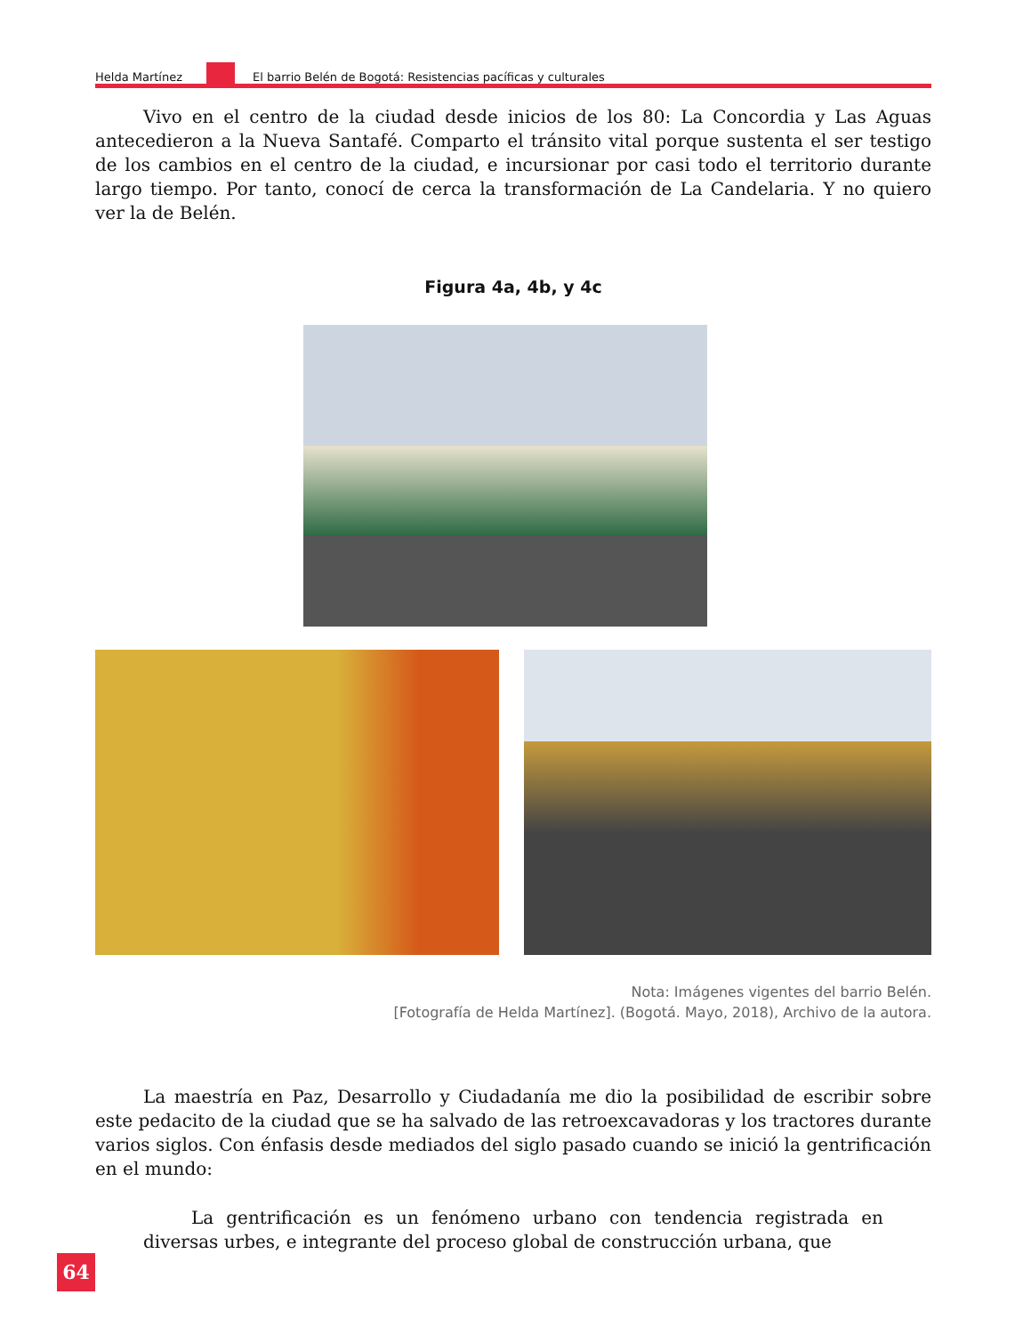Helda Martínez
El barrio Belén de Bogotá: Resistencias pacíficas y culturales
Vivo en el centro de la ciudad desde inicios de los 80: La Concordia y Las Aguas antecedieron a la Nueva Santafé. Comparto el tránsito vital porque sustenta el ser testigo de los cambios en el centro de la ciudad, e incursionar por casi todo el territorio durante largo tiempo. Por tanto, conocí de cerca la transformación de La Candelaria. Y no quiero ver la de Belén.
Figura 4a, 4b, y 4c
Nota: Imágenes vigentes del barrio Belén.
[Fotografía de Helda Martínez]. (Bogotá. Mayo, 2018), Archivo de la autora.
La maestría en Paz, Desarrollo y Ciudadanía me dio la posibilidad de escribir sobre este pedacito de la ciudad que se ha salvado de las retroexcavadoras y los tractores durante varios siglos. Con énfasis desde mediados del siglo pasado cuando se inició la gentrificación en el mundo:
La gentrificación es un fenómeno urbano con tendencia registrada en diversas urbes, e integrante del proceso global de construcción urbana, que
64